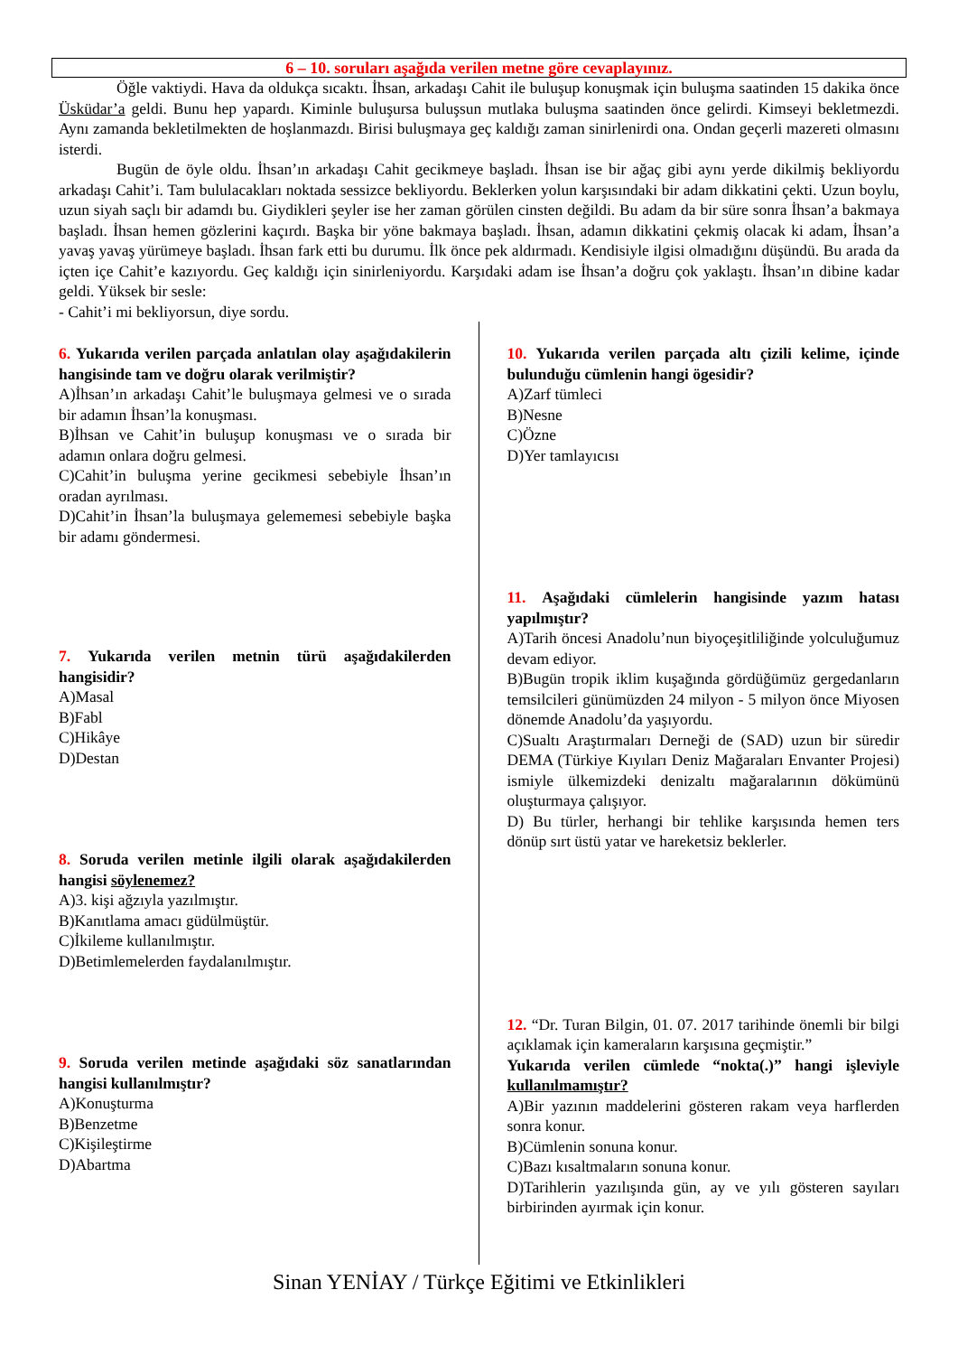6 – 10. soruları aşağıda verilen metne göre cevaplayınız.
Öğle vaktiydi. Hava da oldukça sıcaktı. İhsan, arkadaşı Cahit ile buluşup konuşmak için buluşma saatinden 15 dakika önce Üsküdar’a geldi. Bunu hep yapardı. Kiminle buluşursa buluşsun mutlaka buluşma saatinden önce gelirdi. Kimseyi bekletmezdi. Aynı zamanda bekletilmekten de hoşlanmazdı. Birisi buluşmaya geç kaldığı zaman sinirlenirdi ona. Ondan geçerli mazereti olmasını isterdi.
Bugün de öyle oldu. İhsan’ın arkadaşı Cahit gecikmeye başladı. İhsan ise bir ağaç gibi aynı yerde dikilmiş bekliyordu arkadaşı Cahit’i. Tam bululacakları noktada sessizce bekliyordu. Beklerken yolun karşısındaki bir adam dikkatini çekti. Uzun boylu, uzun siyah saçlı bir adamdı bu. Giydikleri şeyler ise her zaman görülen cinsten değildi. Bu adam da bir süre sonra İhsan’a bakmaya başladı. İhsan hemen gözlerini kaçırdı. Başka bir yöne bakmaya başladı. İhsan, adamın dikkatini çekmiş olacak ki adam, İhsan’a yavaş yavaş yürümeye başladı. İhsan fark etti bu durumu. İlk önce pek aldırmadı. Kendisiyle ilgisi olmadığını düşündü. Bu arada da içten içe Cahit’e kazıyordu. Geç kaldığı için sinirleniyordu. Karşıdaki adam ise İhsan’a doğru çok yaklaştı. İhsan’ın dibine kadar geldi. Yüksek bir sesle:
- Cahit’i mi bekliyorsun, diye sordu.
6. Yukarıda verilen parçada anlatılan olay aşağıdakilerin hangisinde tam ve doğru olarak verilmiştir?
A)İhsan’ın arkadaşı Cahit’le buluşmaya gelmesi ve o sırada bir adamın İhsan’la konuşması.
B)İhsan ve Cahit’in buluşup konuşması ve o sırada bir adamın onlara doğru gelmesi.
C)Cahit’in buluşma yerine gecikmesi sebebiyle İhsan’ın oradan ayrılması.
D)Cahit’in İhsan’la buluşmaya gelememesi sebebiyle başka bir adamı göndermesi.
7. Yukarıda verilen metnin türü aşağıdakilerden hangisidir?
A)Masal
B)Fabl
C)Hikâye
D)Destan
8. Soruda verilen metinle ilgili olarak aşağıdakilerden hangisi söylenemez?
A)3. kişi ağzıyla yazılmıştır.
B)Kanıtlama amacı güdülmüştür.
C)İkileme kullanılmıştır.
D)Betimlemelerden faydalanılmıştır.
9. Soruda verilen metinde aşağıdaki söz sanatlarından hangisi kullanılmıştır?
A)Konuşturma
B)Benzetme
C)Kişileştirme
D)Abartma
10. Yukarıda verilen parçada altı çizili kelime, içinde bulunduğu cümlenin hangi ögesidir?
A)Zarf tümleci
B)Nesne
C)Özne
D)Yer tamlayıcısı
11. Aşağıdaki cümlelerin hangisinde yazım hatası yapılmıştır?
A)Tarih öncesi Anadolu’nun biyoçeşitliliğinde yolculuğumuz devam ediyor.
B)Bugün tropik iklim kuşağında gördüğümüz gergedanların temsilcileri günümüzden 24 milyon - 5 milyon önce Miyosen dönemde Anadolu’da yaşıyordu.
C)Sualtı Araştırmaları Derneği de (SAD) uzun bir süredir DEMA (Türkiye Kıyıları Deniz Mağaraları Envanter Projesi) ismiyle ülkemizdeki denizaltı mağaralarının dökümünü oluşturmaya çalışıyor.
D) Bu türler, herhangi bir tehlike karşısında hemen ters dönüp sırt üstü yatar ve hareketsiz beklerler.
12. “Dr. Turan Bilgin, 01. 07. 2017 tarihinde önemli bir bilgi açıklamak için kameraların karşısına geçmiştir.”
Yukarıda verilen cümlede “nokta(.)” hangi işleviyle kullanılmamıştır?
A)Bir yazının maddelerini gösteren rakam veya harflerden sonra konur.
B)Cümlenin sonuna konur.
C)Bazı kısaltmaların sonuna konur.
D)Tarihlerin yazılışında gün, ay ve yılı gösteren sayıları birbirinden ayırmak için konur.
Sinan YENİAY / Türkçe Eğitimi ve Etkinlikleri